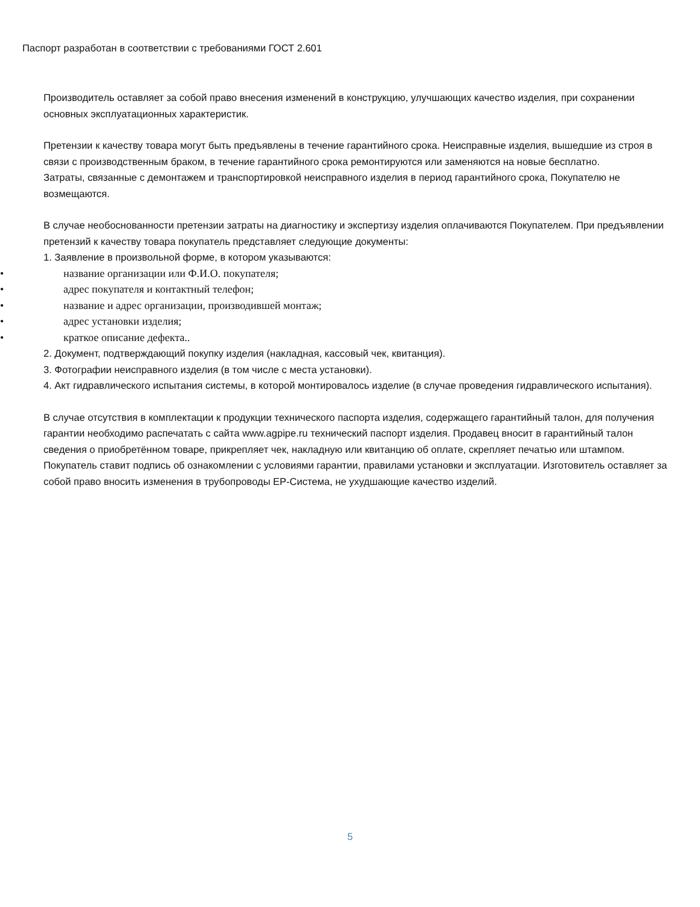Паспорт разработан в соответствии с требованиями ГОСТ 2.601
Производитель оставляет за собой право внесения изменений в конструкцию, улучшающих качество изделия, при сохранении основных эксплуатационных характеристик.
Претензии к качеству товара могут быть предъявлены в течение гарантийного срока. Неисправные изделия, вышедшие из строя в связи с производственным браком, в течение гарантийного срока ремонтируются или заменяются на новые бесплатно.
Затраты, связанные с демонтажем и транспортировкой неисправного изделия в период гарантийного срока, Покупателю не возмещаются.
В случае необоснованности претензии затраты на диагностику и экспертизу изделия оплачиваются Покупателем. При предъявлении претензий к качеству товара покупатель представляет следующие документы:
1. Заявление в произвольной форме, в котором указываются:
• название организации или Ф.И.О. покупателя;
• адрес покупателя и контактный телефон;
• название и адрес организации, производившей монтаж;
• адрес установки изделия;
• краткое описание дефекта..
2. Документ, подтверждающий покупку изделия (накладная, кассовый чек, квитанция).
3. Фотографии неисправного изделия (в том числе с места установки).
4. Акт гидравлического испытания системы, в которой монтировалось изделие (в случае проведения гидравлического испытания).
В случае отсутствия в комплектации к продукции технического паспорта изделия, содержащего гарантийный талон, для получения гарантии необходимо распечатать с сайта www.agpipe.ru технический паспорт изделия. Продавец вносит в гарантийный талон сведения о приобретённом товаре, прикрепляет чек, накладную или квитанцию об оплате, скрепляет печатью или штампом. Покупатель ставит подпись об ознакомлении с условиями гарантии, правилами установки и эксплуатации. Изготовитель оставляет за собой право вносить изменения в трубопроводы ЕР-Система, не ухудшающие качество изделий.
5